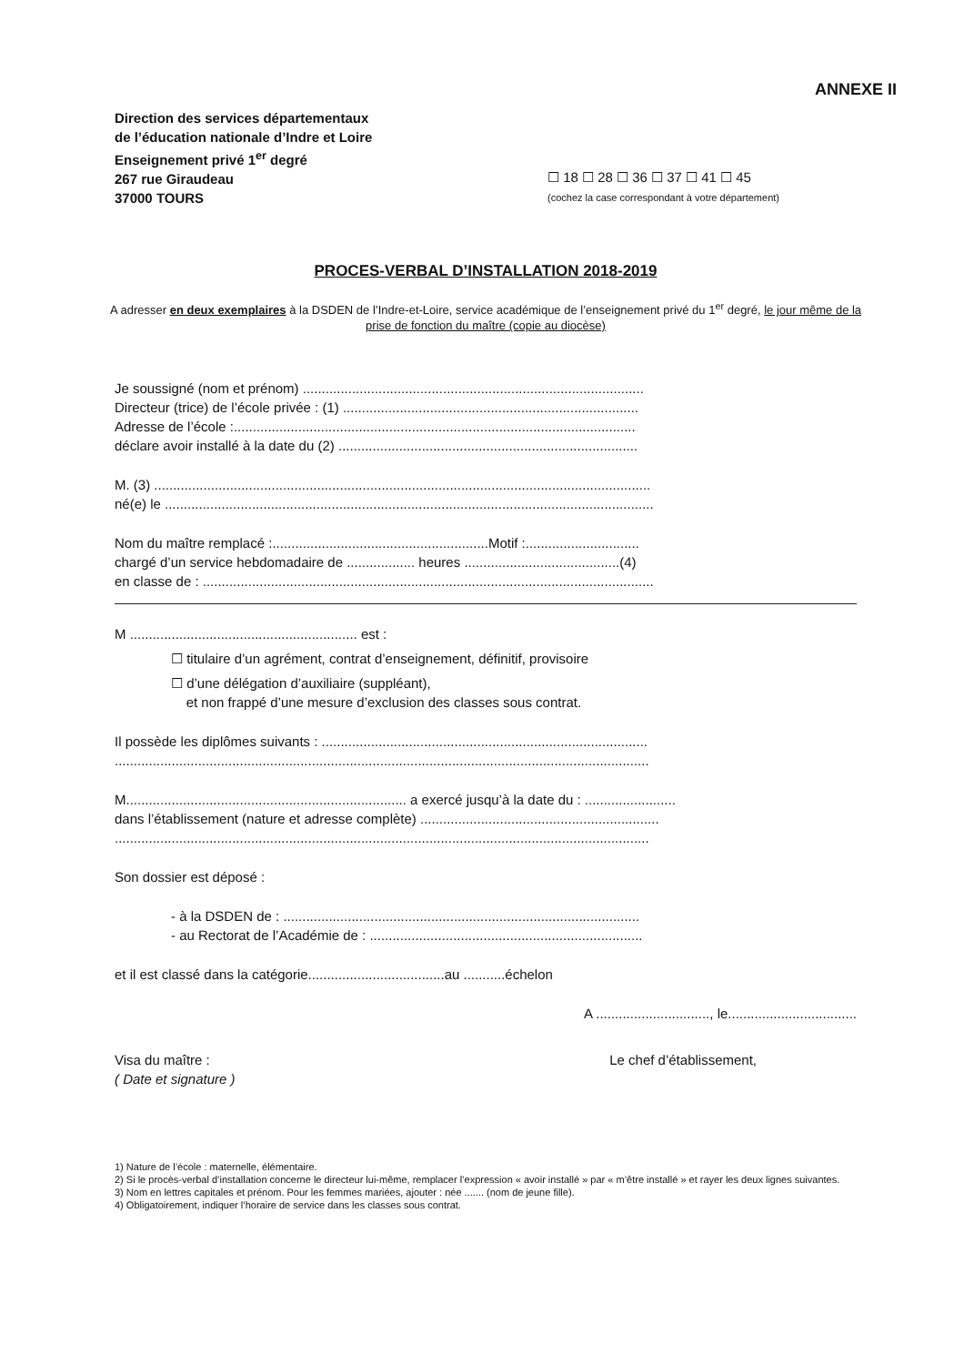ANNEXE II
Direction des services départementaux
de l’éducation nationale d’Indre et Loire
Enseignement privé 1<sup>er</sup> degré
267 rue Giraudeau
37000 TOURS
☐ 18 ☐ 28 ☐ 36 ☐ 37 ☐ 41 ☐ 45
(cochez la case correspondant à votre département)
PROCES-VERBAL D’INSTALLATION 2018-2019
A adresser en deux exemplaires à la DSDEN de l’Indre-et-Loire, service académique de l’enseignement privé du 1<sup>er</sup> degré, le jour même de la prise de fonction du maître (copie au diocèse)
Je soussigné (nom et prénom) ..........................................................................................
Directeur (trice) de l’école privée : (1) ..............................................................................
Adresse de l’école :..........................................................................................................
déclare avoir installé à la date du (2) ...............................................................................
M. (3) ...................................................................................................................................
né(e) le .................................................................................................................................
Nom du maître remplacé :.........................................................Motif :..............................
chargé d’un service hebdomadaire de .................. heures .........................................(4)
en classe de : .......................................................................................................................
M ............................................................ est :
☐ titulaire d’un agrément, contrat d’enseignement, définitif, provisoire
☐ d’une délégation d’auxiliaire (suppléant),
et non frappé d’une mesure d’exclusion des classes sous contrat.
Il possède les diplômes suivants : ......................................................................................
.............................................................................................................................................
M.......................................................................... a exercé jusqu’à la date du : ........................
dans l’établissement (nature et adresse complète) ...............................................................
.............................................................................................................................................
Son dossier est déposé :
- à la DSDEN de : ..............................................................................................
- au Rectorat de l’Académie de : ........................................................................
et il est classé dans la catégorie....................................au ...........échelon
A .............................., le..................................
Visa du maître :
( Date et signature )
Le chef d’établissement,
1) Nature de l’école : maternelle, élémentaire.
2) Si le procès-verbal d’installation concerne le directeur lui-même, remplacer l’expression « avoir installé » par « m’être installé » et rayer les deux lignes suivantes.
3) Nom en lettres capitales et prénom. Pour les femmes mariées, ajouter : née ....... (nom de jeune fille).
4) Obligatoirement, indiquer l’horaire de service dans les classes sous contrat.